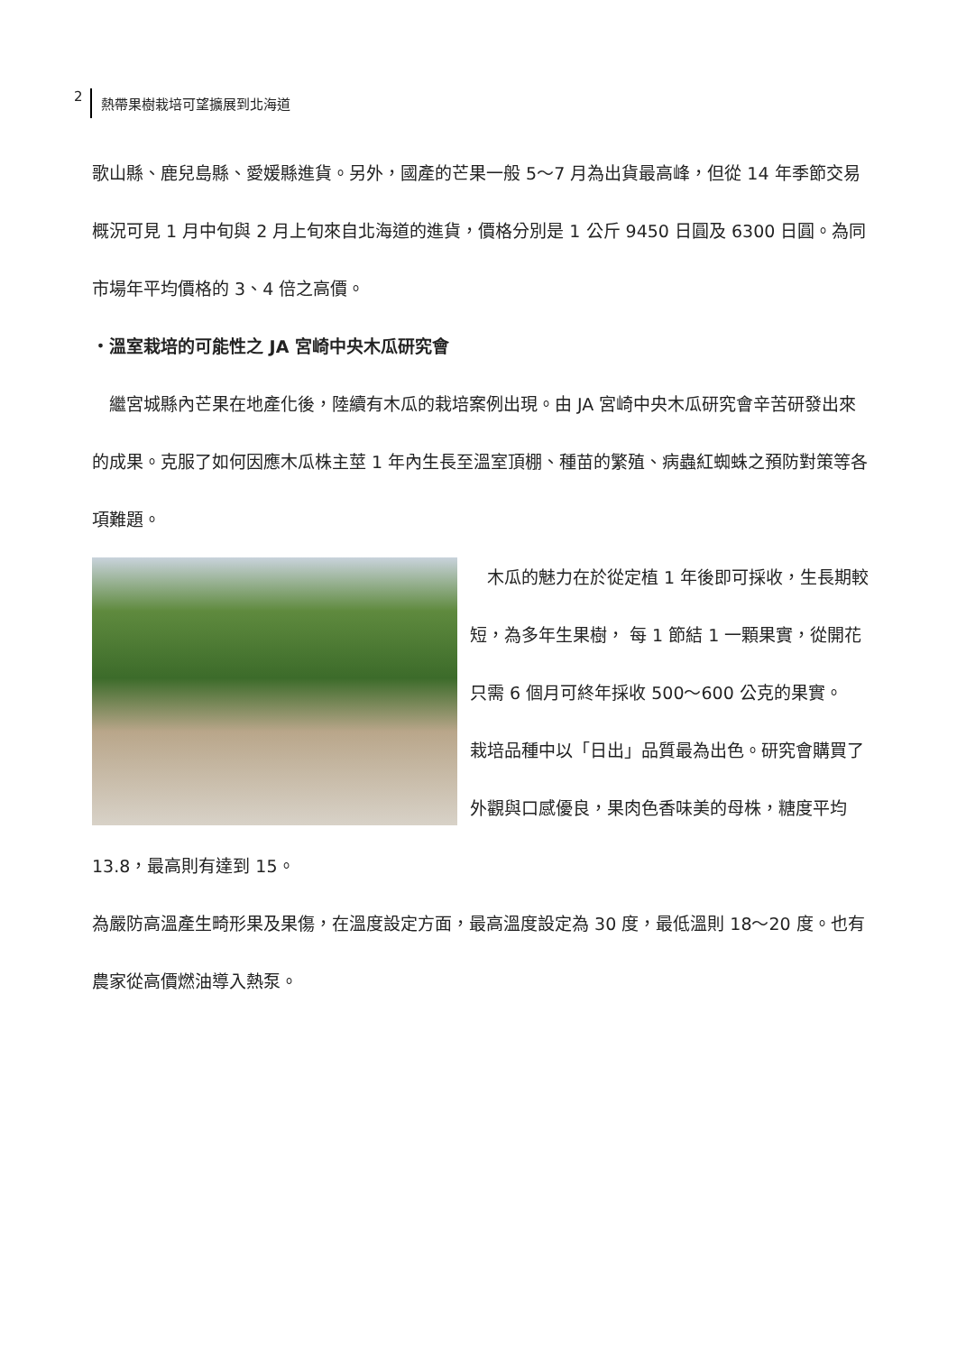2 熱帶果樹栽培可望擴展到北海道
歌山縣、鹿兒島縣、愛媛縣進貨。另外，國產的芒果一般 5～7 月為出貨最高峰，但從 14 年季節交易概況可見 1 月中旬與 2 月上旬來自北海道的進貨，價格分別是 1 公斤 9450 日圓及 6300 日圓。為同市場年平均價格的 3、4 倍之高價。
・溫室栽培的可能性之 JA 宮崎中央木瓜研究會
　繼宮城縣內芒果在地產化後，陸續有木瓜的栽培案例出現。由 JA 宮崎中央木瓜研究會辛苦研發出來的成果。克服了如何因應木瓜株主莖 1 年內生長至溫室頂棚、種苗的繁殖、病蟲紅蜘蛛之預防對策等各項難題。
　木瓜的魅力在於從定植 1 年後即可採收，生長期較短，為多年生果樹， 每 1 節結 1 一顆果實，從開花只需 6 個月可終年採收 500～600 公克的果實。
栽培品種中以「日出」品質最為出色。研究會購買了外觀與口感優良，果肉色香味美的母株，糖度平均 13.8，最高則有達到 15。
為嚴防高溫產生畸形果及果傷，在溫度設定方面，最高溫度設定為 30 度，最低溫則 18～20 度。也有農家從高價燃油導入熱泵。